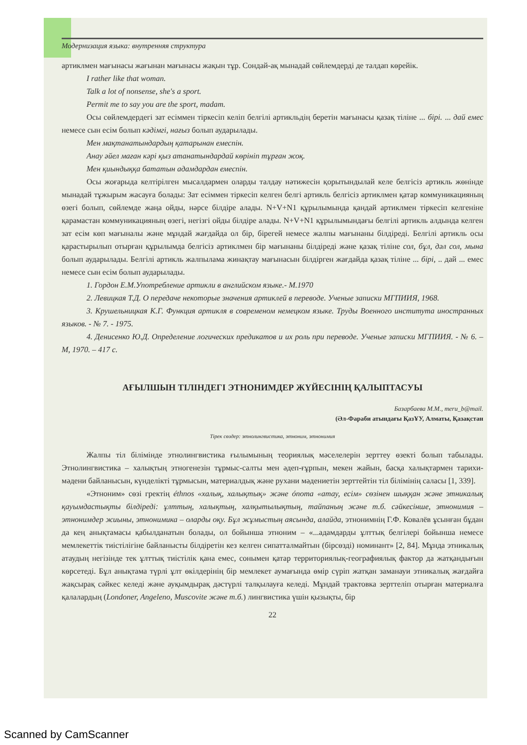Модернизация языка: внутренняя структура
артиклмен мағынасы жағынан мағынасы жақын тұр. Сондай-ақ мынадай сөйлемдерді де талдап көрейік.
I rather like that woman.
Talk a lot of nonsense, she's a sport.
Permit me to say you are the sport, madam.
Осы сөйлемдердегі зат есіммен тіркесіп келіп белгілі артикльдің беретін мағынасы қазақ тіліне ... бірі. ... дай емес немесе сын есім болып кәдімгі, нағыз болып аударылады.
Мен мақтанатындардың қатарынан емеспін.
Анау әйел маған кәрі қыз атанатындардай көрініп тұрған жоқ.
Мен қиындыққа бататын адамдардан емеспін.
Осы жоғарыда келтірілген мысалдармен оларды талдау нәтижесін қорытындылай келе белгісіз артикль жөнінде мынадай тұжырым жасауға болады: Зат есіммен тіркесіп келген белгі артикль белгісіз артиклмен қатар коммуникацияның өзегі болып, сөйлемде жаңа ойды, нәрсе білдіре алады. N+V+N1 құрылымында қандай артиклмен тіркесіп келгеніне қарамастан коммуникацияның өзегі, негізгі ойды білдіре алады. N+V+N1 құрылымындағы белгілі артикль алдында келген зат есім көп мағыналы және мұндай жағдайда ол бір, бірегей немесе жалпы мағынаны білдіреді. Белгілі артикль осы қарастырылып отырған құрылымда белгісіз артиклмен бір мағынаны білдіреді және қазақ тіліне сол, бұл, дәл сол, мына болып аударылады. Белгілі артикль жалпылама жинақтау мағынасын білдірген жағдайда қазақ тіліне ... бірі, .. дай ... емес немесе сын есім болып аударылады.
1. Гордон Е.М.Употребление артикли в английском языке.- М.1970
2. Левицкая Т.Д. О передаче некоторые значения артиклей в переводе. Ученые записки МГПИИЯ, 1968.
3. Крушельницкая К.Г. Функция артикля в современом немецком языке. Труды Военного института иностранных языков. - № 7. - 1975.
4. Денисенко Ю.Д. Определение логических предикатов и их роль при переводе. Ученые записки МГПИИЯ. - № 6. – М, 1970. – 417 с.
АҒЫЛШЫН ТІЛІНДЕГІ ЭТНОНИМДЕР ЖҮЙЕСІНІҢ ҚАЛЫПТАСУЫ
Базарбаева М.М., meru_b@mail.
(Әл-Фараби атындағы ҚазҰУ, Алматы, Қазақстан
Тірек сөздер: этнолингвистика, этноним, этнонимия
Жалпы тіл білімінде этнолингвистика ғылымының теориялық мәселелерін зерттеу өзекті болып табылады. Этнолингвистика – халықтың этногенезін тұрмыс-салты мен әдеп-ғұрпын, мекен жайын, басқа халықтармен тарихи-мәдени байланысын, күнделікті тұрмысын, материалдық және рухани мәдениетін зерттейтін тіл білімінің саласы [1, 339].
«Этноним» сөзі гректің éthnos «халық, халықтық» және ónoma «атау, есім» сөзінен шыққан және этникалық қауымдастықты білдіреді: ұлттың, халықтың, халқытылықтың, тайпаның және т.б. сәйкесінше, этнонимия – этнонимдер жиыны, этнонимика – оларды оқу. Бұл жұмыстың аясында, алайда, этнонимнің Г.Ф. Ковалёв ұсынған бұдан да кең анықтамасы қабылданатын болады, ол бойынша этноним – «...адамдарды ұлттық белгілері бойынша немесе мемлекеттік тиістілігіне байланысты білдіретін кез келген сипатталмайтын (бірсөзді) номинант» [2, 84]. Мұнда этникалық атаудың негізінде тек ұлттық тиістілік қана емес, сонымен қатар территориялық-географиялық фактор да жатқандығын көрсетеді. Бұл анықтама түрлі ұлт өкілдерінің бір мемлекет аумағында өмір сүріп жатқан заманауи этникалық жағдайға жақсырақ сәйкес келеді және ауқымдырақ дәстүрлі талқылауға келеді. Мұндай трактовка зерттеліп отырған материалға қалалардың (Londoner, Angeleno, Muscovite және т.б.) лингвистика үшін қызықты, бір
22
Scanned by CamScanner